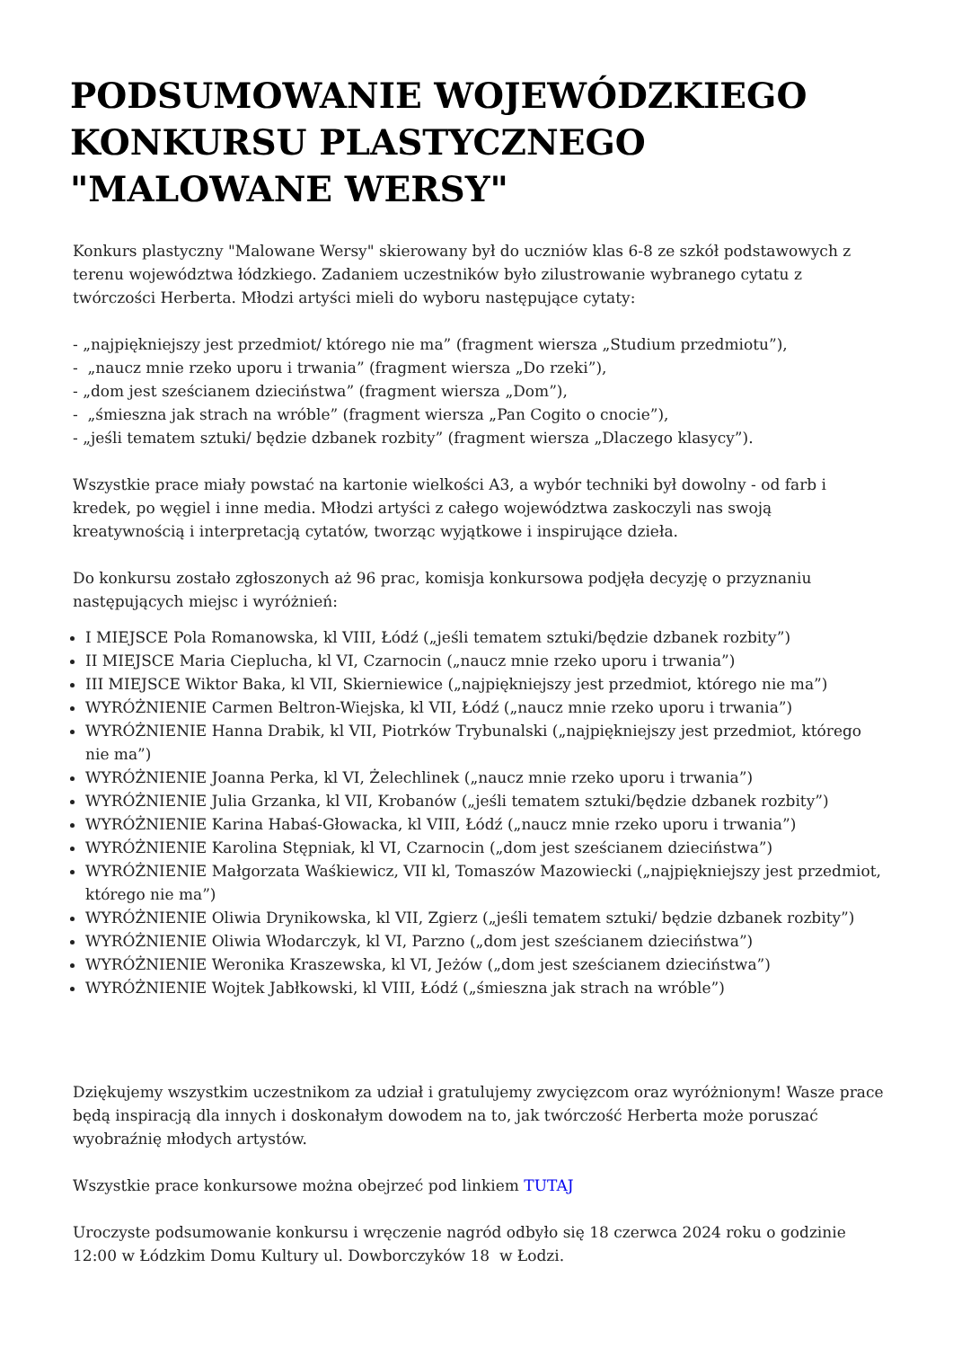PODSUMOWANIE WOJEWÓDZKIEGO KONKURSU PLASTYCZNEGO "MALOWANE WERSY"
Konkurs plastyczny "Malowane Wersy" skierowany był do uczniów klas 6-8 ze szkół podstawowych z terenu województwa łódzkiego. Zadaniem uczestników było zilustrowanie wybranego cytatu z twórczości Herberta. Młodzi artyści mieli do wyboru następujące cytaty:
- „najpiękniejszy jest przedmiot/ którego nie ma” (fragment wiersza „Studium przedmiotu”),
- „naucz mnie rzeko uporu i trwania” (fragment wiersza „Do rzeki”),
- „dom jest sześcianem dzieciństwa” (fragment wiersza „Dom”),
- „śmieszna jak strach na wróble” (fragment wiersza „Pan Cogito o cnocie”),
- „jeśli tematem sztuki/ będzie dzbanek rozbity” (fragment wiersza „Dlaczego klasycy”).
Wszystkie prace miały powstać na kartonie wielkości A3, a wybór techniki był dowolny - od farb i kredek, po węgiel i inne media. Młodzi artyści z całego województwa zaskoczyli nas swoją kreatywnością i interpretacją cytatów, tworząc wyjątkowe i inspirujące dzieła.
Do konkursu zostało zgłoszonych aż 96 prac, komisja konkursowa podjęła decyzję o przyznaniu następujących miejsc i wyróżnień:
I MIEJSCE Pola Romanowska, kl VIII, Łódź („jeśli tematem sztuki/będzie dzbanek rozbity”)
II MIEJSCE Maria Cieplucha, kl VI, Czarnocin („naucz mnie rzeko uporu i trwania”)
III MIEJSCE Wiktor Baka, kl VII, Skierniewice („najpiękniejszy jest przedmiot, którego nie ma”)
WYRÓŻNIENIE Carmen Beltron-Wiejska, kl VII, Łódź („naucz mnie rzeko uporu i trwania”)
WYRÓŻNIENIE Hanna Drabik, kl VII, Piotrków Trybunalski („najpiękniejszy jest przedmiot, którego nie ma”)
WYRÓŻNIENIE Joanna Perka, kl VI, Żelechlinek („naucz mnie rzeko uporu i trwania”)
WYRÓŻNIENIE Julia Grzanka, kl VII, Krobanów („jeśli tematem sztuki/będzie dzbanek rozbity”)
WYRÓŻNIENIE Karina Habaś-Głowacka, kl VIII, Łódź („naucz mnie rzeko uporu i trwania”)
WYRÓŻNIENIE Karolina Stępniak, kl VI, Czarnocin („dom jest sześcianem dzieciństwa”)
WYRÓŻNIENIE Małgorzata Waśkiewicz, VII kl, Tomaszów Mazowiecki („najpiękniejszy jest przedmiot, którego nie ma”)
WYRÓŻNIENIE Oliwia Drynikowska, kl VII, Zgierz („jeśli tematem sztuki/ będzie dzbanek rozbity”)
WYRÓŻNIENIE Oliwia Włodarczyk, kl VI, Parzno („dom jest sześcianem dzieciństwa”)
WYRÓŻNIENIE Weronika Kraszewska, kl VI, Jeżów („dom jest sześcianem dzieciństwa”)
WYRÓŻNIENIE Wojtek Jabłkowski, kl VIII, Łódź („śmieszna jak strach na wróble”)
Dziękujemy wszystkim uczestnikom za udział i gratulujemy zwycięzcom oraz wyróżnionym! Wasze prace będą inspiracją dla innych i doskonałym dowodem na to, jak twórczość Herberta może poruszać wyobraźnię młodych artystów.
Wszystkie prace konkursowe można obejrzeć pod linkiem TUTAJ
Uroczyste podsumowanie konkursu i wręczenie nagród odbyło się 18 czerwca 2024 roku o godzinie 12:00 w Łódzkim Domu Kultury ul. Dowborczyków 18 w Łodzi.